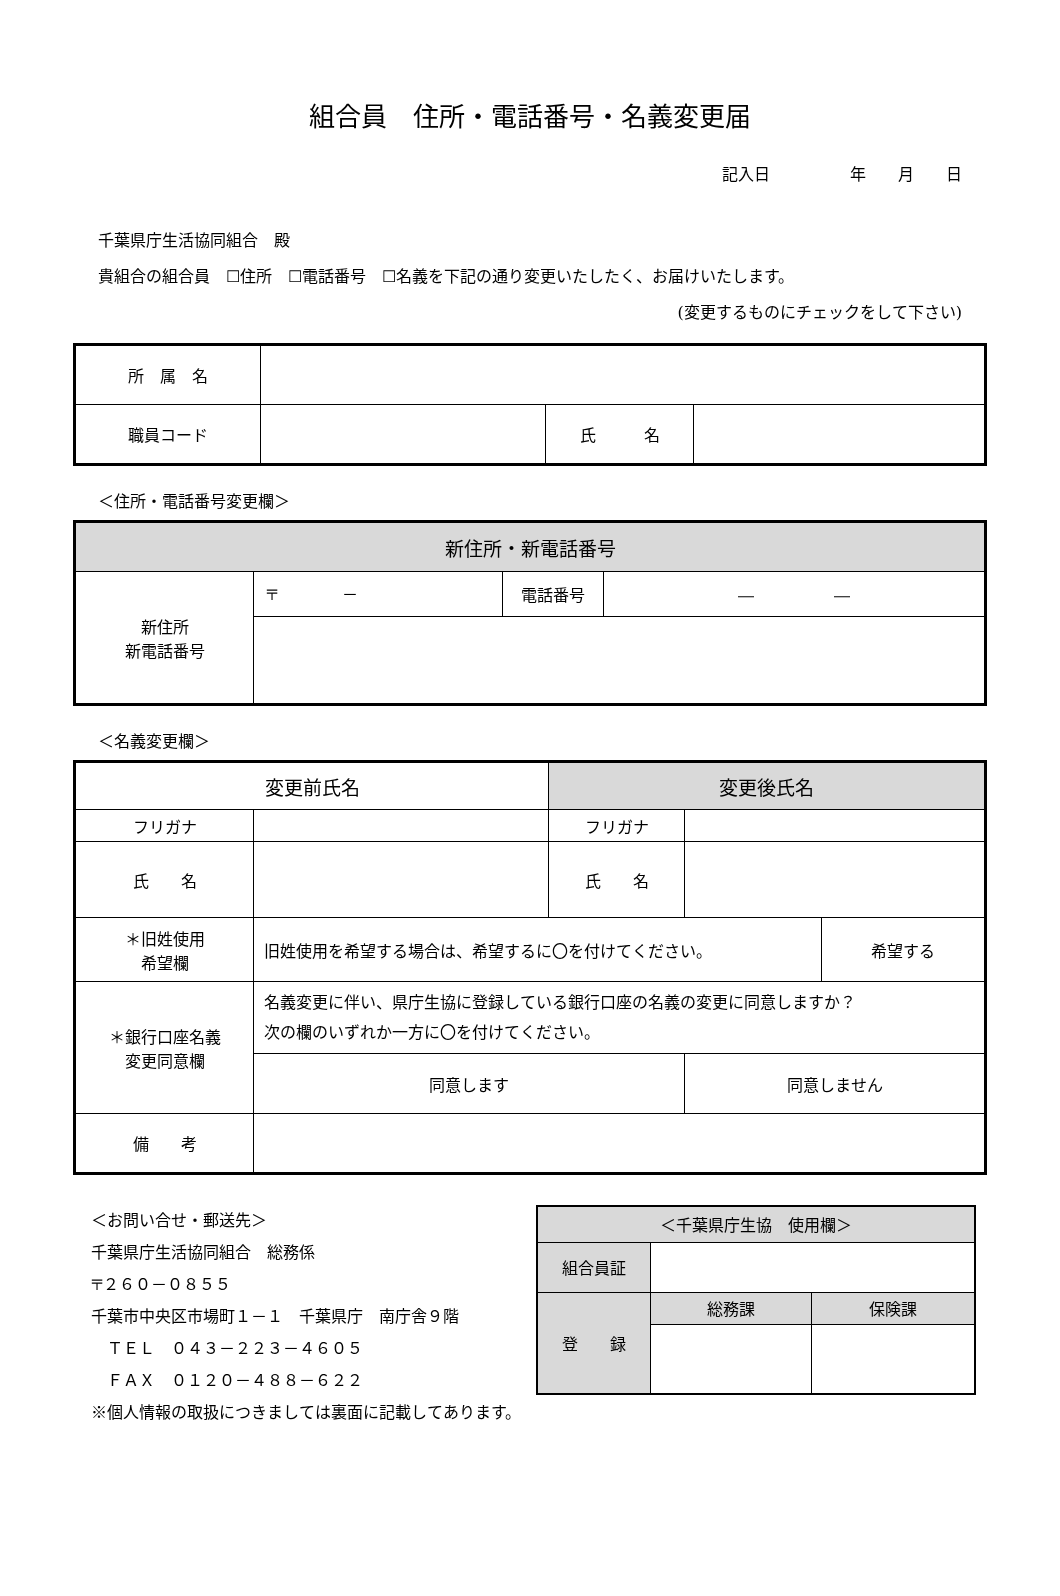組合員　住所・電話番号・名義変更届
記入日　　　　　年　　月　　日
千葉県庁生活協同組合　殿
貴組合の組合員　☐住所　☐電話番号　☐名義を下記の通り変更いたしたく、お届けいたします。
(変更するものにチェックをして下さい)
| 所 属 名 | | | |
| 職員コード | | 氏 名 | |
＜住所・電話番号変更欄＞
| 新住所・新電話番号 | | | |
| --- | --- | --- | --- |
| 新住所 新電話番号 | 〒 － | 電話番号 | ― ― |
＜名義変更欄＞
| 変更前氏名 | | 変更後氏名 | | |
| --- | --- | --- | --- | --- |
| フリガナ | | フリガナ | | |
| 氏 名 | | 氏 名 | | |
| ＊旧姓使用 希望欄 | 旧姓使用を希望する場合は、希望するに〇を付けてください。 | | | 希望する |
| ＊銀行口座名義 変更同意欄 | 名義変更に伴い、県庁生協に登録している銀行口座の名義の変更に同意しますか？ 次の欄のいずれか一方に〇を付けてください。 | | | |
| | 同意します | | 同意しません | |
| 備 考 | | | | |
＜お問い合せ・郵送先＞
千葉県庁生活協同組合　総務係
〒２６０－０８５５
千葉市中央区市場町１－１　千葉県庁　南庁舎９階
　ＴＥＬ　０４３－２２３－４６０５
　ＦＡＸ　０１２０－４８８－６２２
※個人情報の取扱につきましては裏面に記載してあります。
| ＜千葉県庁生協 使用欄＞ | | |
| --- | --- | --- |
| 組合員証 | | |
| 登 録 | 総務課 | 保険課 |